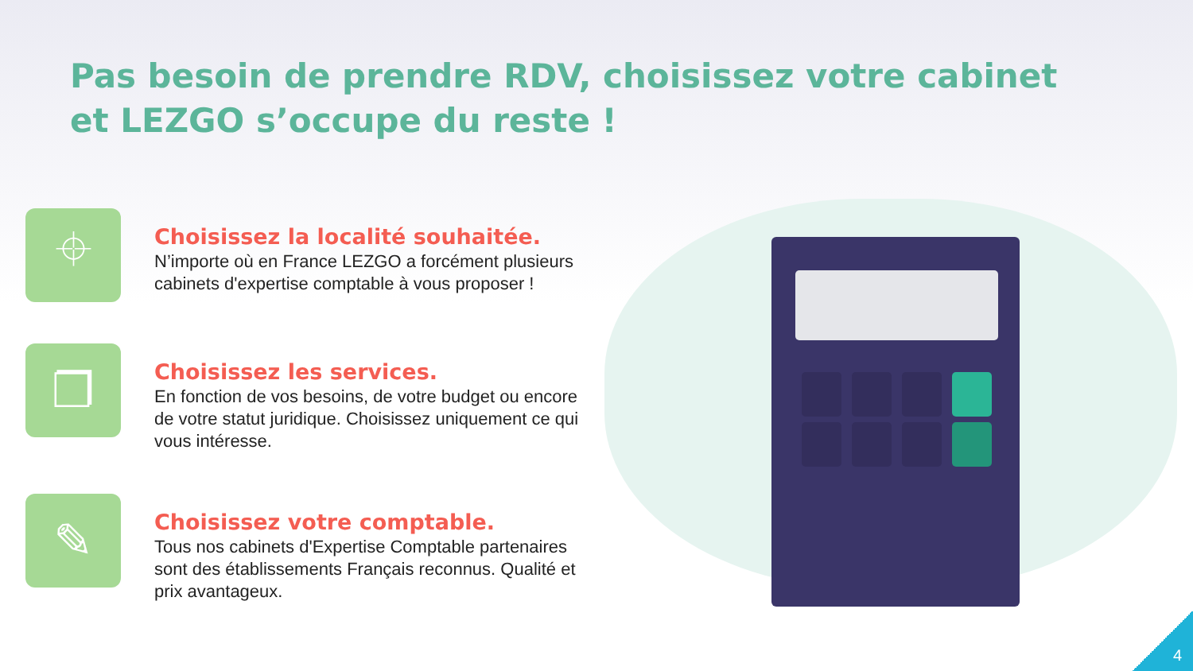Pas besoin de prendre RDV, choisissez votre cabinet et LEZGO s’occupe du reste !
⌖
Choisissez la localité souhaitée.
N’importe où en France LEZGO a forcément plusieurs cabinets d'expertise comptable à vous proposer !
❐
Choisissez les services.
En fonction de vos besoins, de votre budget ou encore de votre statut juridique. Choisissez uniquement ce qui vous intéresse.
✎
Choisissez votre comptable.
Tous nos cabinets d'Expertise Comptable partenaires sont des établissements Français reconnus. Qualité et prix avantageux.
4